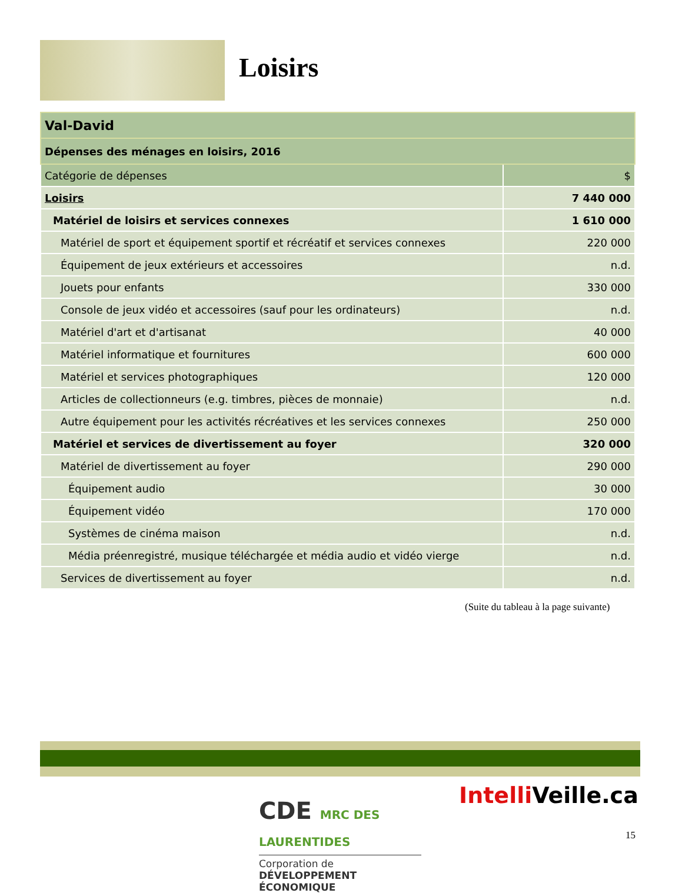Loisirs
| Val-David | |
| Dépenses des ménages en loisirs, 2016 | |
| Catégorie de dépenses | $ |
| Loisirs | 7 440 000 |
| Matériel de loisirs et services connexes | 1 610 000 |
| Matériel de sport et équipement sportif et récréatif et services connexes | 220 000 |
| Équipement de jeux extérieurs et accessoires | n.d. |
| Jouets pour enfants | 330 000 |
| Console de jeux vidéo et accessoires (sauf pour les ordinateurs) | n.d. |
| Matériel d'art et d'artisanat | 40 000 |
| Matériel informatique et fournitures | 600 000 |
| Matériel et services photographiques | 120 000 |
| Articles de collectionneurs (e.g. timbres, pièces de monnaie) | n.d. |
| Autre équipement pour les activités récréatives et les services connexes | 250 000 |
| Matériel et services de divertissement au foyer | 320 000 |
| Matériel de divertissement au foyer | 290 000 |
| Équipement audio | 30 000 |
| Équipement vidéo | 170 000 |
| Systèmes de cinéma maison | n.d. |
| Média préenregistré, musique téléchargée et média audio et vidéo vierge | n.d. |
| Services de divertissement au foyer | n.d. |
(Suite du tableau à la page suivante)
CDE MRC DES
LAURENTIDES
Corporation de
DÉVELOPPEMENT ÉCONOMIQUE
Intelli Veille.ca
15